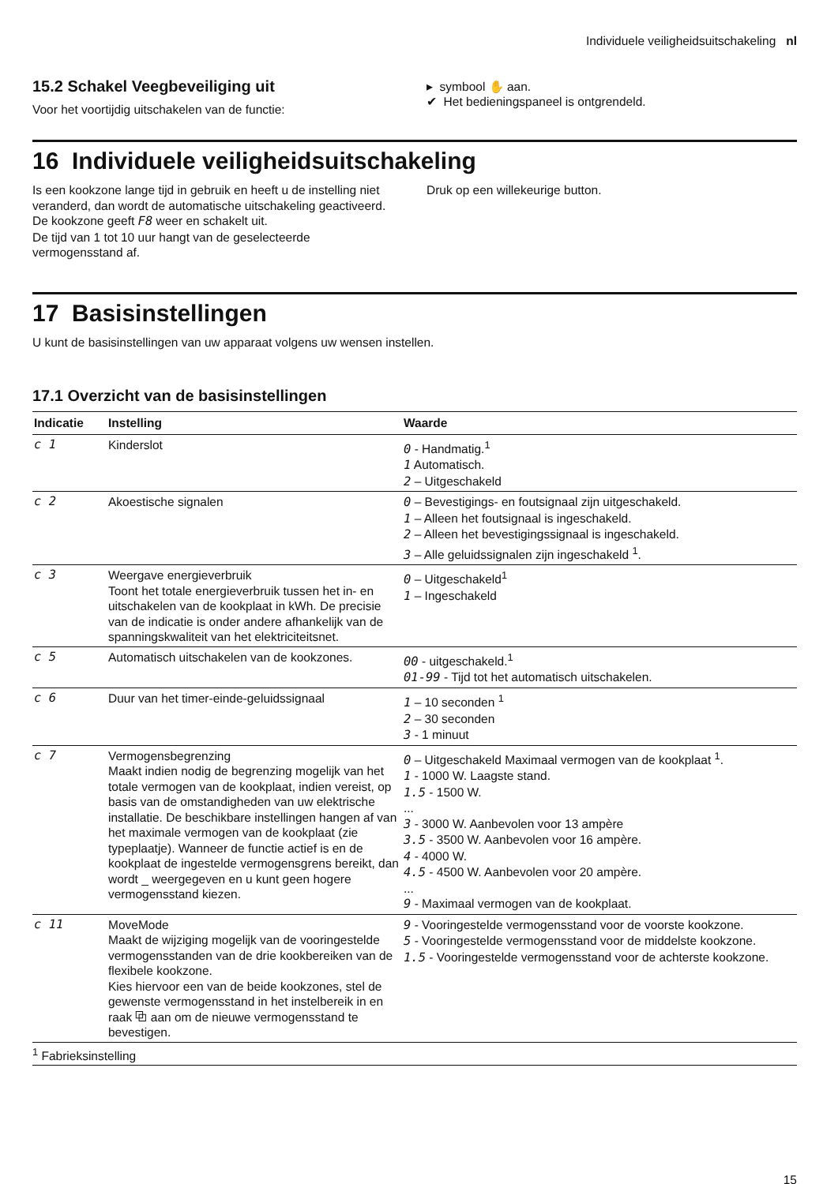Individuele veiligheidsuitschakeling nl
15.2 Schakel Veegbeveiliging uit
Voor het voortijdig uitschakelen van de functie:
▸ symbool ✋ aan.
✔ Het bedieningspaneel is ontgrendeld.
16 Individuele veiligheidsuitschakeling
Is een kookzone lange tijd in gebruik en heeft u de instelling niet veranderd, dan wordt de automatische uitschakeling geactiveerd. De kookzone geeft F8 weer en schakelt uit.
De tijd van 1 tot 10 uur hangt van de geselecteerde vermogensstand af.
Druk op een willekeurige button.
17 Basisinstellingen
U kunt de basisinstellingen van uw apparaat volgens uw wensen instellen.
17.1 Overzicht van de basisinstellingen
| Indicatie | Instelling | Waarde |
| --- | --- | --- |
| c 1 | Kinderslot | 0 - Handmatig.<sup>1</sup> 1 Automatisch. 2 – Uitgeschakeld |
| c 2 | Akoestische signalen | 0 – Bevestigings- en foutsignaal zijn uitgeschakeld. 1 – Alleen het foutsignaal is ingeschakeld. 2 – Alleen het bevestigingssignaal is ingeschakeld. 3 – Alle geluidssignalen zijn ingeschakeld <sup>1</sup>. |
| c 3 | Weergave energieverbruik Toont het totale energieverbruik tussen het in- en uitschakelen van de kookplaat in kWh. De precisie van de indicatie is onder andere afhankelijk van de spanningskwaliteit van het elektriciteitsnet. | 0 – Uitgeschakeld<sup>1</sup> 1 – Ingeschakeld |
| c 5 | Automatisch uitschakelen van de kookzones. | 00 - uitgeschakeld.<sup>1</sup> 01-99 - Tijd tot het automatisch uitschakelen. |
| c 6 | Duur van het timer-einde-geluidssignaal | 1 – 10 seconden <sup>1</sup> 2 – 30 seconden 3 - 1 minuut |
| c 7 | Vermogensbegrenzing Maakt indien nodig de begrenzing mogelijk van het totale vermogen van de kookplaat, indien vereist, op basis van de omstandigheden van uw elektrische installatie. De beschikbare instellingen hangen af van het maximale vermogen van de kookplaat (zie typeplaatje). Wanneer de functie actief is en de kookplaat de ingestelde vermogensgrens bereikt, dan wordt _ weergegeven en u kunt geen hogere vermogensstand kiezen. | 0 – Uitgeschakeld Maximaal vermogen van de kookplaat <sup>1</sup>. 1 - 1000 W. Laagste stand. 1.5 - 1500 W. ... 3 - 3000 W. Aanbevolen voor 13 ampère 3.5 - 3500 W. Aanbevolen voor 16 ampère. 4 - 4000 W. 4.5 - 4500 W. Aanbevolen voor 20 ampère. ... 9 - Maximaal vermogen van de kookplaat. |
| c 11 | MoveMode Maakt de wijziging mogelijk van de vooringestelde vermogensstanden van de drie kookbereiken van de flexibele kookzone. Kies hiervoor een van de beide kookzones, stel de gewenste vermogensstand in het instelbereik in en raak ⧉ aan om de nieuwe vermogensstand te bevestigen. | 9 - Vooringestelde vermogensstand voor de voorste kookzone. 5 - Vooringestelde vermogensstand voor de middelste kookzone. 1.5 - Vooringestelde vermogensstand voor de achterste kookzone. |
<sup>1</sup> Fabrieksinstelling
15